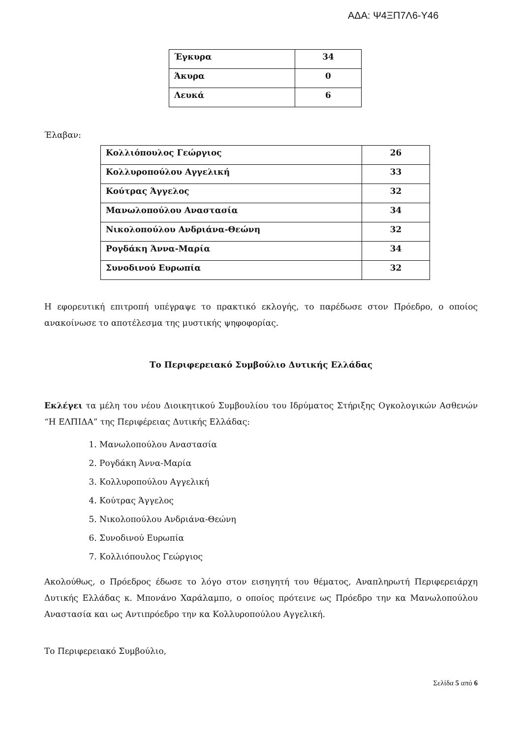ΑΔΑ: Ψ4ΞΠ7Λ6-Υ46
| Έγκυρα | 34 |
| Άκυρα | 0 |
| Λευκά | 6 |
Έλαβαν:
| Κολλιόπουλος Γεώργιος | 26 |
| Κολλυροπούλου Αγγελική | 33 |
| Κούτρας Άγγελος | 32 |
| Μανωλοπούλου Αναστασία | 34 |
| Νικολοπούλου Ανδριάνα-Θεώνη | 32 |
| Ρογδάκη Άννα-Μαρία | 34 |
| Συνοδινού Ευρωπία | 32 |
Η εφορευτική επιτροπή υπέγραψε το πρακτικό εκλογής, το παρέδωσε στον Πρόεδρο, ο οποίος ανακοίνωσε το αποτέλεσμα της μυστικής ψηφοφορίας.
Το Περιφερειακό Συμβούλιο Δυτικής Ελλάδας
Εκλέγει τα μέλη του νέου Διοικητικού Συμβουλίου του Ιδρύματος Στήριξης Ογκολογικών Ασθενών “Η ΕΛΠΙΔΑ” της Περιφέρειας Δυτικής Ελλάδας:
1. Μανωλοπούλου Αναστασία
2. Ρογδάκη Άννα-Μαρία
3. Κολλυροπούλου Αγγελική
4. Κούτρας Άγγελος
5. Νικολοπούλου Ανδριάνα-Θεώνη
6. Συνοδινού Ευρωπία
7. Κολλιόπουλος Γεώργιος
Ακολούθως, ο Πρόεδρος έδωσε το λόγο στον εισηγητή του θέματος, Αναπληρωτή Περιφερειάρχη Δυτικής Ελλάδας κ. Μπονάνο Χαράλαμπο, ο οποίος πρότεινε ως Πρόεδρο την κα Μανωλοπούλου Αναστασία και ως Αντιπρόεδρο την κα Κολλυροπούλου Αγγελική.
Το Περιφερειακό Συμβούλιο,
Σελίδα 5 από 6